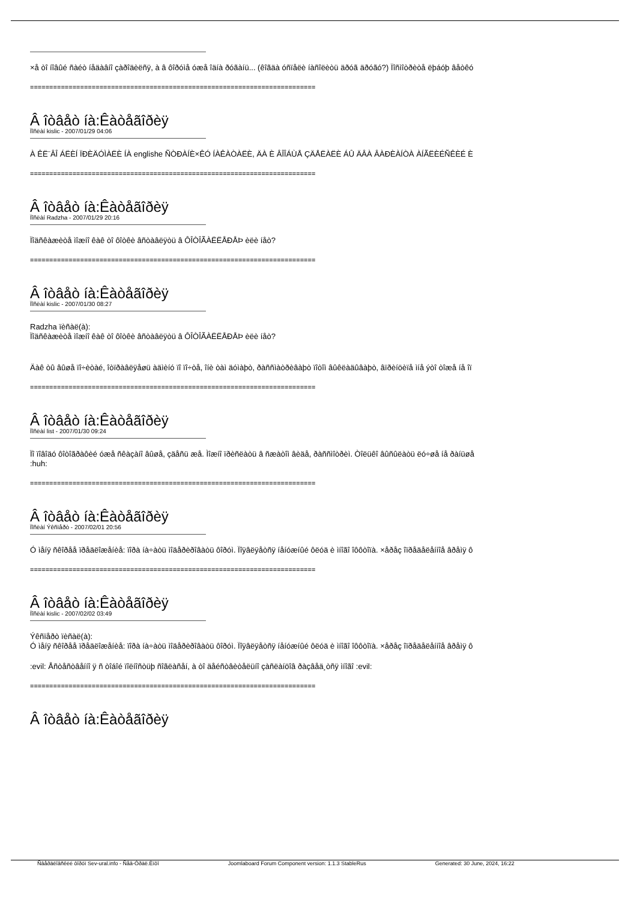×å òî íîâûé ñàéò íåäàâíî çàðîäèëñÿ, à â ôîðóìå óæå îäíà ðóãàíü... (êîãäà óñïåëè íàñîëèòü äðóã äðóãó?) Ïîñìîòðèòå ëþáóþ âåòêó
==========================================================================
Â îòâåò íà:Êàòåãîðèÿ
Ïîñëàí kislic - 2007/01/29 04:06
À ÊË¨ÂÎ ÁËÈÍ ÏÐÈÄÓÌÀËÈ ÍÀ englishe ÑÒÐÀÍÈ×ÊÓ ÍÀÊÀÒÀËÈ, ÄÀ È ÂÎÎÁÙÅ ÇÄÅËÀËÈ ÁÛ ÄÂÀ ÂÀÐÈÀÍÒÀ ÀÍÃËÈÉÑÊÈÉ È
==========================================================================
Â îòâåò íà:Êàòåãîðèÿ
Ïîñëàí Radzha - 2007/01/29 20:16
Ïîäñêàæèòå ìîæíî êàê òî ôîòêè âñòàâëÿòü â ÔÎÒÎÃÀËËÅÐÅÞ èëè íåò?
==========================================================================
Â îòâåò íà:Êàòåãîðèÿ
Ïîñëàí kislic - 2007/01/30 08:27
Radzha ïèñàë(à):
Ïîäñêàæèòå ìîæíî êàê òî ôîòêè âñòàâëÿòü â ÔÎÒÎÃÀËËÅÐÅÞ èëè íåò?
Äàê òû âûøå ïî÷èòàé, îòïðàâëÿåøü àäìèíó ïî ïî÷òå, îíè òàì äóìàþò, ðàññìàòðèâàþò ïîòîì âûêëàäûâàþò, âïðèíöèïå ìíå ýòî òîæå íå îï
==========================================================================
Â îòâåò íà:Êàòåãîðèÿ
Ïîñëàí list - 2007/01/30 09:24
Ïî ïîâîäó ôîòîãðàôèé óæå ñêàçàíî âûøå, çäåñü æå. Ìîæíî ïðèñëàòü â ñæàòîì âèäå, ðàññìîòðèì. Òîëüêî âûñûëàòü ëó÷øå íå ðàíüøå
:huh:
==========================================================================
Â îòâåò íà:Êàòåãîðèÿ
Ïîñëàí Ýêñïåðò - 2007/02/01 20:56
Ó ìåíÿ ñêîðåå ïðåäëîæåíèå: ïîðà íà÷àòü ìîäåðèðîâàòü ôîðóì. Ïîÿâëÿåòñÿ íåíóæíûé ôëóä è ìíîãî îôôòîïà. ×åðåç îïðåäåëåííîå âðåìÿ ô
==========================================================================
Â îòâåò íà:Êàòåãîðèÿ
Ïîñëàí kislic - 2007/02/02 03:49
Ýêñïåðò ïèñàë(à):
Ó ìåíÿ ñêîðåå ïðåäëîæåíèå: ïîðà íà÷àòü ìîäåðèðîâàòü ôîðóì. Ïîÿâëÿåòñÿ íåíóæíûé ôëóä è ìíîãî îôôòîïà. ×åðåç îïðåäåëåííîå âðåìÿ ô
:evil: Åñòåñòâåííî ÿ ñ òîáîé ïîëíîñòüþ ñîãëàñåí, à òî äåéñòâèòåëüíî çàñëàíöîâ ðàçâåä¸òñÿ ìíîãî :evil:
==========================================================================
Â îòâåò íà:Êàòåãîðèÿ
Ñâåðäëîâñêèé ôîðóì Sev-ural.info - Ñåâ-Óðàë.Èíôî Joomlaboard Forum Component version: 1.1.3 StableRus Generated: 30 June, 2024, 16:22